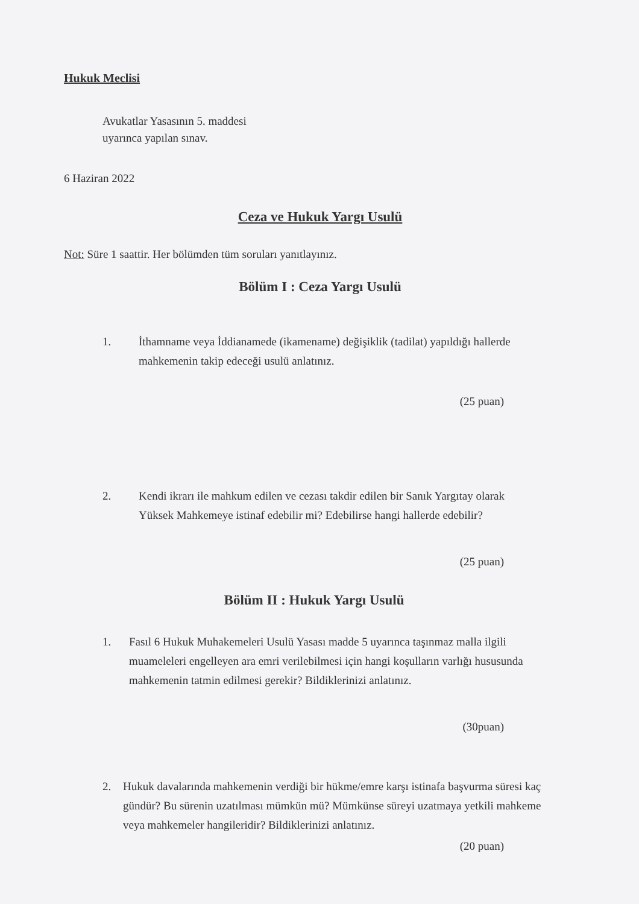Hukuk Meclisi
Avukatlar Yasasının 5. maddesi
uyarınca yapılan sınav.
6 Haziran 2022
Ceza ve Hukuk Yargı Usulü
Not: Süre 1 saattir. Her bölümden tüm soruları yanıtlayınız.
Bölüm I : Ceza Yargı Usulü
1. İthamname veya İddianamede (ikamename) değişiklik (tadilat) yapıldığı hallerde mahkemenin takip edeceği usulü anlatınız.
(25 puan)
2. Kendi ikrarı ile mahkum edilen ve cezası takdir edilen bir Sanık Yargıtay olarak Yüksek Mahkemeye istinaf edebilir mi? Edebilirse hangi hallerde edebilir?
(25 puan)
Bölüm II : Hukuk Yargı Usulü
1. Fasıl 6 Hukuk Muhakemeleri Usulü Yasası madde 5 uyarınca taşınmaz malla ilgili muameleleri engelleyen ara emri verilebilmesi için hangi koşulların varlığı hususunda mahkemenin tatmin edilmesi gerekir? Bildiklerinizi anlatınız.
(30puan)
2. Hukuk davalarında mahkemenin verdiği bir hükme/emre karşı istinafa başvurma süresi kaç gündür? Bu sürenin uzatılması mümkün mü? Mümkünse süreyi uzatmaya yetkili mahkeme veya mahkemeler hangileridir? Bildiklerinizi anlatınız.
(20 puan)